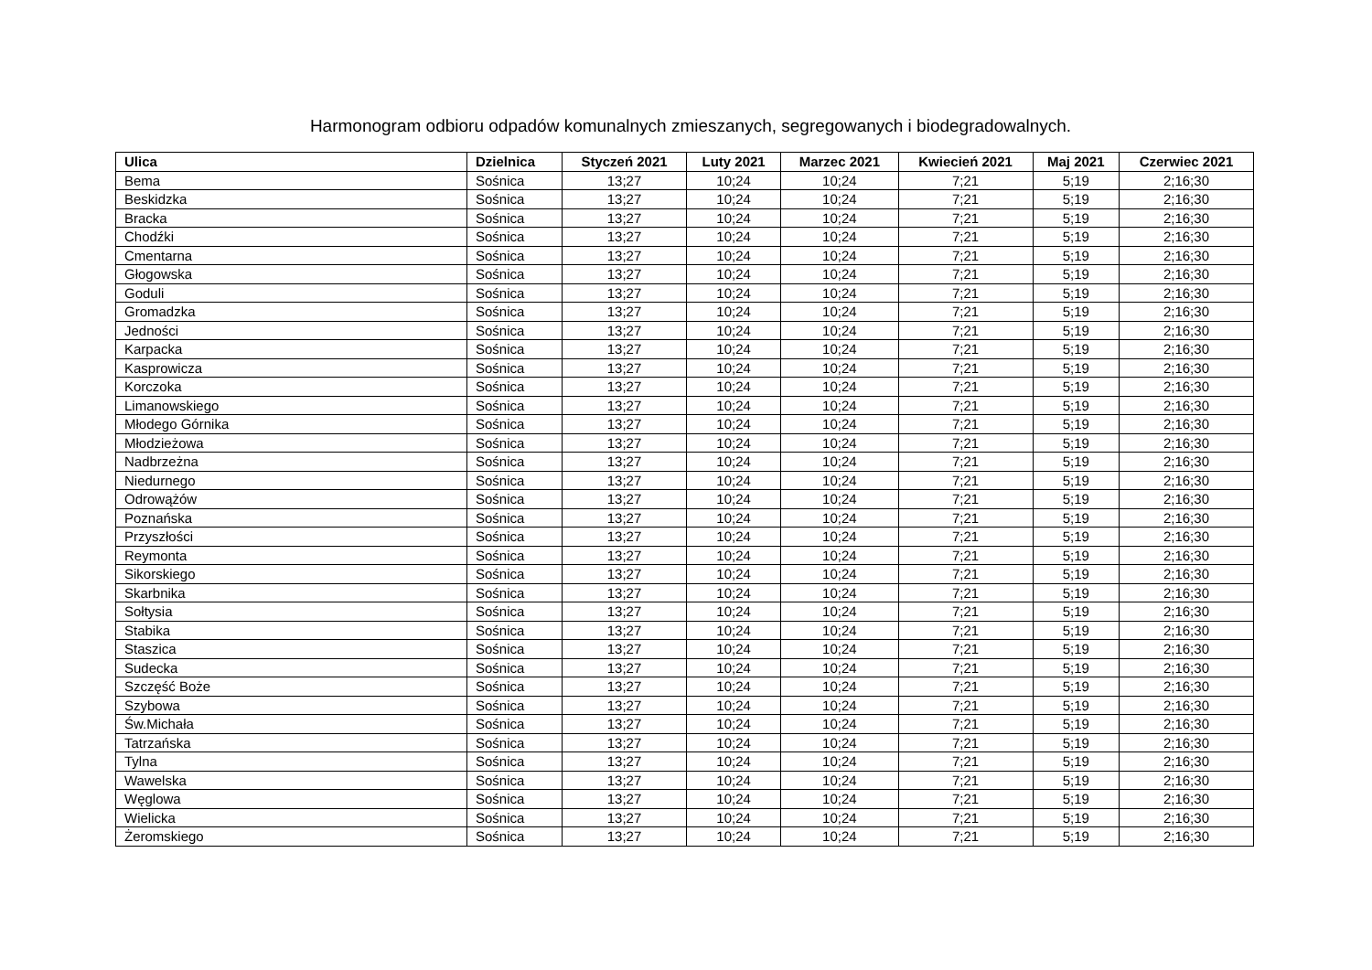Harmonogram odbioru odpadów komunalnych zmieszanych, segregowanych i biodegradowalnych.
| Ulica | Dzielnica | Styczeń 2021 | Luty 2021 | Marzec 2021 | Kwiecień 2021 | Maj 2021 | Czerwiec 2021 |
| --- | --- | --- | --- | --- | --- | --- | --- |
| Bema | Sośnica | 13;27 | 10;24 | 10;24 | 7;21 | 5;19 | 2;16;30 |
| Beskidzka | Sośnica | 13;27 | 10;24 | 10;24 | 7;21 | 5;19 | 2;16;30 |
| Bracka | Sośnica | 13;27 | 10;24 | 10;24 | 7;21 | 5;19 | 2;16;30 |
| Chodźki | Sośnica | 13;27 | 10;24 | 10;24 | 7;21 | 5;19 | 2;16;30 |
| Cmentarna | Sośnica | 13;27 | 10;24 | 10;24 | 7;21 | 5;19 | 2;16;30 |
| Głogowska | Sośnica | 13;27 | 10;24 | 10;24 | 7;21 | 5;19 | 2;16;30 |
| Goduli | Sośnica | 13;27 | 10;24 | 10;24 | 7;21 | 5;19 | 2;16;30 |
| Gromadzka | Sośnica | 13;27 | 10;24 | 10;24 | 7;21 | 5;19 | 2;16;30 |
| Jedności | Sośnica | 13;27 | 10;24 | 10;24 | 7;21 | 5;19 | 2;16;30 |
| Karpacka | Sośnica | 13;27 | 10;24 | 10;24 | 7;21 | 5;19 | 2;16;30 |
| Kasprowicza | Sośnica | 13;27 | 10;24 | 10;24 | 7;21 | 5;19 | 2;16;30 |
| Korczoka | Sośnica | 13;27 | 10;24 | 10;24 | 7;21 | 5;19 | 2;16;30 |
| Limanowskiego | Sośnica | 13;27 | 10;24 | 10;24 | 7;21 | 5;19 | 2;16;30 |
| Młodego Górnika | Sośnica | 13;27 | 10;24 | 10;24 | 7;21 | 5;19 | 2;16;30 |
| Młodzieżowa | Sośnica | 13;27 | 10;24 | 10;24 | 7;21 | 5;19 | 2;16;30 |
| Nadbrzeżna | Sośnica | 13;27 | 10;24 | 10;24 | 7;21 | 5;19 | 2;16;30 |
| Niedurnego | Sośnica | 13;27 | 10;24 | 10;24 | 7;21 | 5;19 | 2;16;30 |
| Odrowążów | Sośnica | 13;27 | 10;24 | 10;24 | 7;21 | 5;19 | 2;16;30 |
| Poznańska | Sośnica | 13;27 | 10;24 | 10;24 | 7;21 | 5;19 | 2;16;30 |
| Przyszłości | Sośnica | 13;27 | 10;24 | 10;24 | 7;21 | 5;19 | 2;16;30 |
| Reymonta | Sośnica | 13;27 | 10;24 | 10;24 | 7;21 | 5;19 | 2;16;30 |
| Sikorskiego | Sośnica | 13;27 | 10;24 | 10;24 | 7;21 | 5;19 | 2;16;30 |
| Skarbnika | Sośnica | 13;27 | 10;24 | 10;24 | 7;21 | 5;19 | 2;16;30 |
| Sołtysia | Sośnica | 13;27 | 10;24 | 10;24 | 7;21 | 5;19 | 2;16;30 |
| Stabika | Sośnica | 13;27 | 10;24 | 10;24 | 7;21 | 5;19 | 2;16;30 |
| Staszica | Sośnica | 13;27 | 10;24 | 10;24 | 7;21 | 5;19 | 2;16;30 |
| Sudecka | Sośnica | 13;27 | 10;24 | 10;24 | 7;21 | 5;19 | 2;16;30 |
| Szczęść Boże | Sośnica | 13;27 | 10;24 | 10;24 | 7;21 | 5;19 | 2;16;30 |
| Szybowa | Sośnica | 13;27 | 10;24 | 10;24 | 7;21 | 5;19 | 2;16;30 |
| Św.Michała | Sośnica | 13;27 | 10;24 | 10;24 | 7;21 | 5;19 | 2;16;30 |
| Tatrzańska | Sośnica | 13;27 | 10;24 | 10;24 | 7;21 | 5;19 | 2;16;30 |
| Tylna | Sośnica | 13;27 | 10;24 | 10;24 | 7;21 | 5;19 | 2;16;30 |
| Wawelska | Sośnica | 13;27 | 10;24 | 10;24 | 7;21 | 5;19 | 2;16;30 |
| Węglowa | Sośnica | 13;27 | 10;24 | 10;24 | 7;21 | 5;19 | 2;16;30 |
| Wielicka | Sośnica | 13;27 | 10;24 | 10;24 | 7;21 | 5;19 | 2;16;30 |
| Żeromskiego | Sośnica | 13;27 | 10;24 | 10;24 | 7;21 | 5;19 | 2;16;30 |